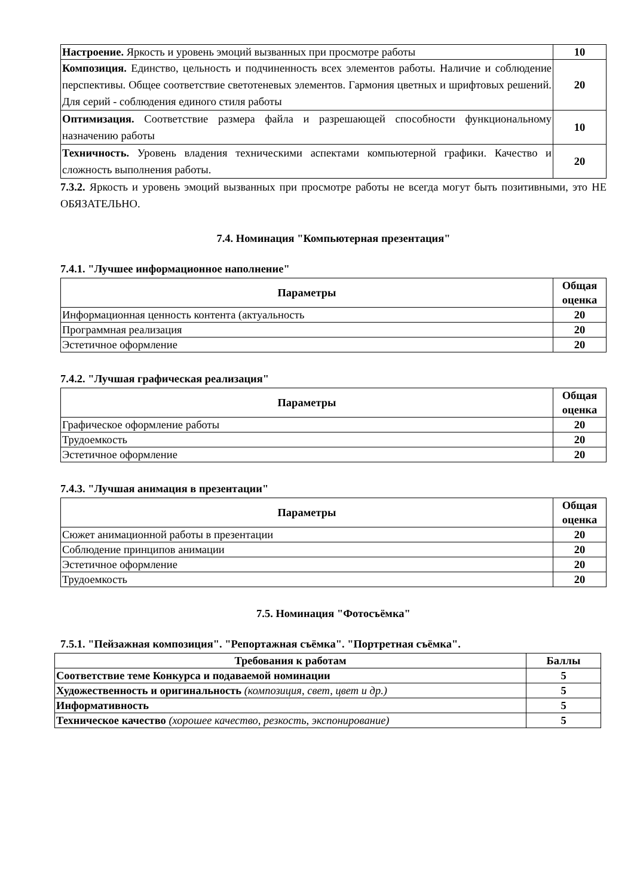| Настроение. Яркость и уровень эмоций вызванных при просмотре работы | 10 |
| Композиция. Единство, цельность и подчиненность всех элементов работы. Наличие и соблюдение перспективы. Общее соответствие светотеневых элементов. Гармония цветных и шрифтовых решений. Для серий - соблюдения единого стиля работы | 20 |
| Оптимизация. Соответствие размера файла и разрешающей способности функциональному назначению работы | 10 |
| Техничность. Уровень владения техническими аспектами компьютерной графики. Качество и сложность выполнения работы. | 20 |
7.3.2. Яркость и уровень эмоций вызванных при просмотре работы не всегда могут быть позитивными, это НЕ ОБЯЗАТЕЛЬНО.
7.4. Номинация "Компьютерная презентация"
7.4.1. "Лучшее информационное наполнение"
| Параметры | Общая оценка |
| --- | --- |
| Информационная ценность контента (актуальность | 20 |
| Программная реализация | 20 |
| Эстетичное оформление | 20 |
7.4.2. "Лучшая графическая реализация"
| Параметры | Общая оценка |
| --- | --- |
| Графическое оформление работы | 20 |
| Трудоемкость | 20 |
| Эстетичное оформление | 20 |
7.4.3. "Лучшая анимация в презентации"
| Параметры | Общая оценка |
| --- | --- |
| Сюжет анимационной работы в презентации | 20 |
| Соблюдение принципов анимации | 20 |
| Эстетичное оформление | 20 |
| Трудоемкость | 20 |
7.5. Номинация "Фотосъёмка"
7.5.1. "Пейзажная композиция". "Репортажная съёмка". "Портретная съёмка".
| Требования к работам | Баллы |
| --- | --- |
| Соответствие теме Конкурса и подаваемой номинации | 5 |
| Художественность и оригинальность (композиция, свет, цвет и др.) | 5 |
| Информативность | 5 |
| Техническое качество (хорошее качество, резкость, экспонирование) | 5 |